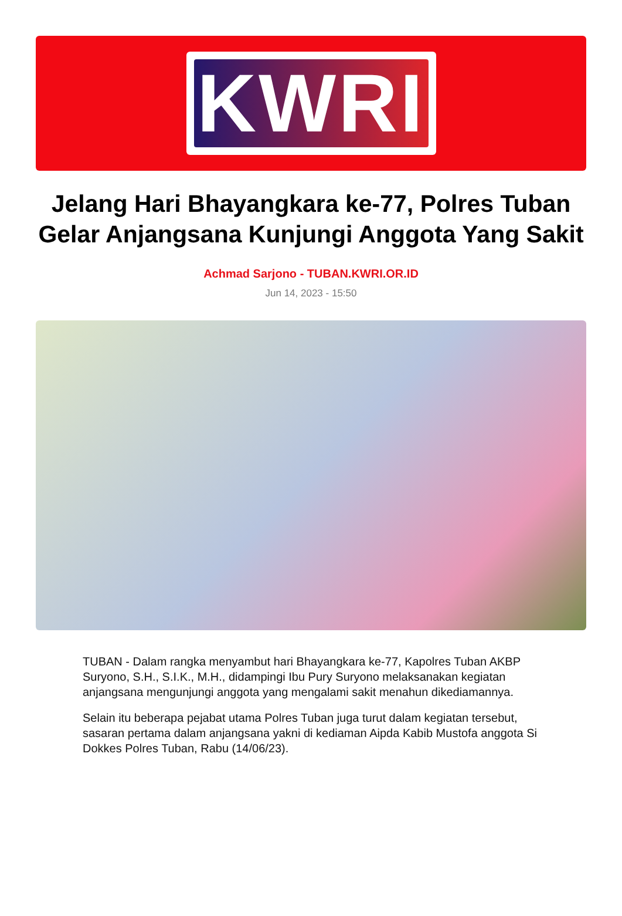KWRI
Jelang Hari Bhayangkara ke-77, Polres Tuban Gelar Anjangsana Kunjungi Anggota Yang Sakit
Achmad Sarjono - TUBAN.KWRI.OR.ID
Jun 14, 2023 - 15:50
TUBAN - Dalam rangka menyambut hari Bhayangkara ke-77, Kapolres Tuban AKBP Suryono, S.H., S.I.K., M.H., didampingi Ibu Pury Suryono melaksanakan kegiatan anjangsana mengunjungi anggota yang mengalami sakit menahun dikediamannya.
Selain itu beberapa pejabat utama Polres Tuban juga turut dalam kegiatan tersebut, sasaran pertama dalam anjangsana yakni di kediaman Aipda Kabib Mustofa anggota Si Dokkes Polres Tuban, Rabu (14/06/23).